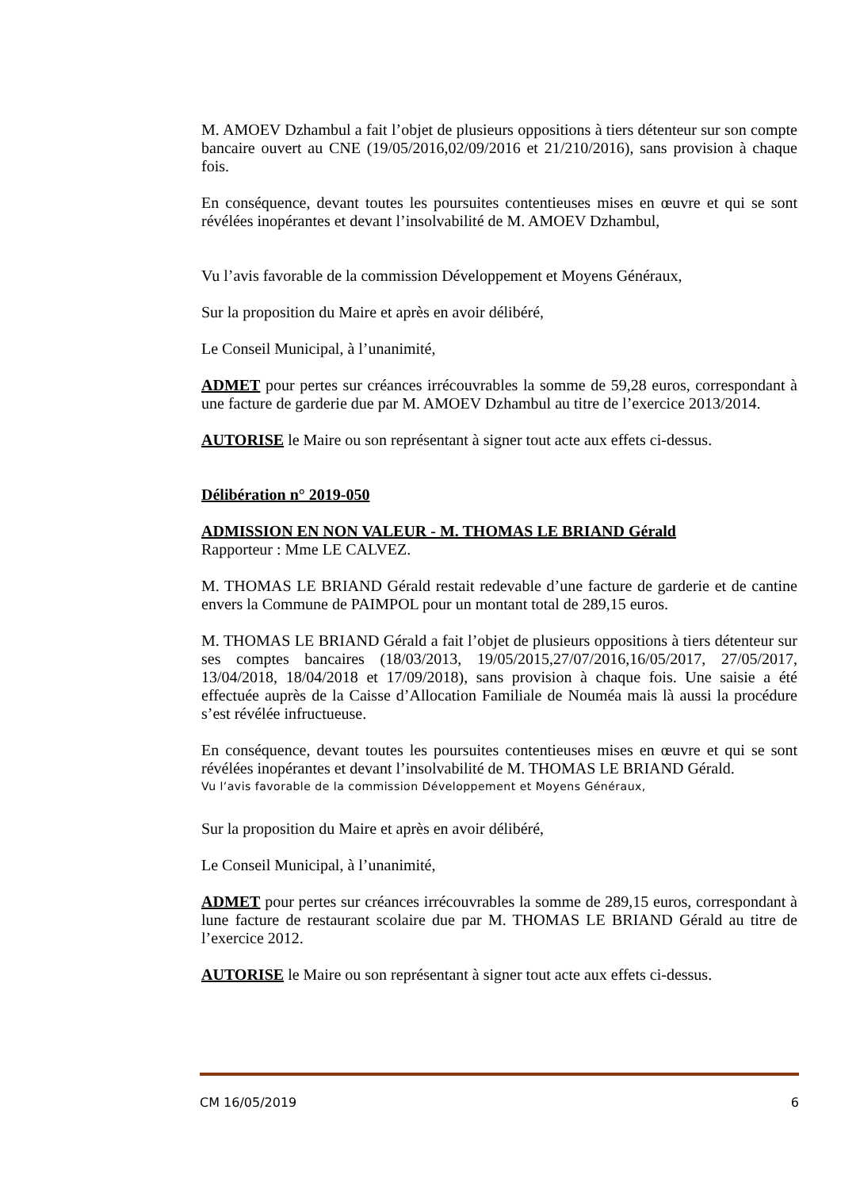M. AMOEV Dzhambul a fait l’objet de plusieurs oppositions à tiers détenteur sur son compte bancaire ouvert au CNE (19/05/2016,02/09/2016 et 21/210/2016), sans provision à chaque fois.
En conséquence, devant toutes les poursuites contentieuses mises en œuvre et qui se sont révélées inopérantes et devant l’insolvabilité de M. AMOEV Dzhambul,
Vu l’avis favorable de la commission Développement et Moyens Généraux,
Sur la proposition du Maire et après en avoir délibéré,
Le Conseil Municipal, à l’unanimité,
ADMET pour pertes sur créances irrécouvrables la somme de 59,28 euros, correspondant à une facture de garderie due par M. AMOEV Dzhambul au titre de l’exercice 2013/2014.
AUTORISE le Maire ou son représentant à signer tout acte aux effets ci-dessus.
Délibération n° 2019-050
ADMISSION EN NON VALEUR - M. THOMAS LE BRIAND Gérald
Rapporteur : Mme LE CALVEZ.
M. THOMAS LE BRIAND Gérald restait redevable d’une facture de garderie et de cantine envers la Commune de PAIMPOL pour un montant total de 289,15 euros.
M. THOMAS LE BRIAND Gérald a fait l’objet de plusieurs oppositions à tiers détenteur sur ses comptes bancaires (18/03/2013, 19/05/2015,27/07/2016,16/05/2017, 27/05/2017, 13/04/2018, 18/04/2018 et 17/09/2018), sans provision à chaque fois. Une saisie a été effectuée auprès de la Caisse d’Allocation Familiale de Nouméa mais là aussi la procédure s’est révélée infructueuse.
En conséquence, devant toutes les poursuites contentieuses mises en œuvre et qui se sont révélées inopérantes et devant l’insolvabilité de M. THOMAS LE BRIAND Gérald.
Vu l’avis favorable de la commission Développement et Moyens Généraux,
Sur la proposition du Maire et après en avoir délibéré,
Le Conseil Municipal, à l’unanimité,
ADMET pour pertes sur créances irrécouvrables la somme de 289,15 euros, correspondant à lune facture de restaurant scolaire due par M. THOMAS LE BRIAND Gérald au titre de l’exercice 2012.
AUTORISE le Maire ou son représentant à signer tout acte aux effets ci-dessus.
CM 16/05/2019 6